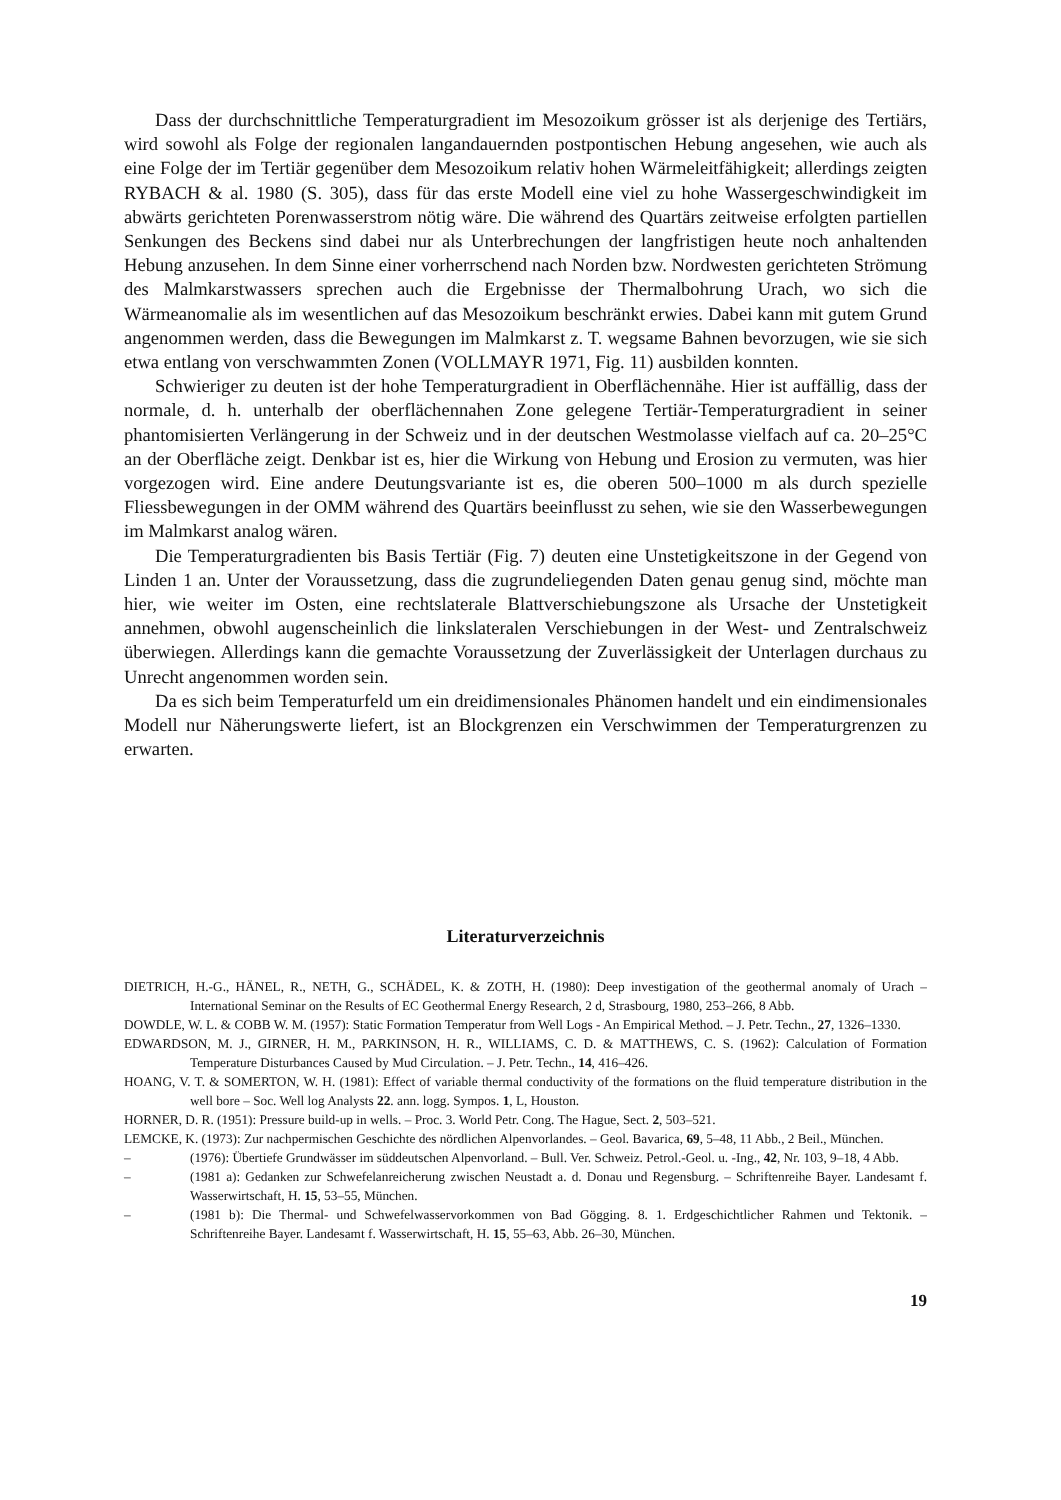Dass der durchschnittliche Temperaturgradient im Mesozoikum grösser ist als derjenige des Tertiärs, wird sowohl als Folge der regionalen langandauernden postpontischen Hebung angesehen, wie auch als eine Folge der im Tertiär gegenüber dem Mesozoikum relativ hohen Wärmeleitfähigkeit; allerdings zeigten RYBACH & al. 1980 (S. 305), dass für das erste Modell eine viel zu hohe Wassergeschwindigkeit im abwärts gerichteten Porenwasserstrom nötig wäre. Die während des Quartärs zeitweise erfolgten partiellen Senkungen des Beckens sind dabei nur als Unterbrechungen der langfristigen heute noch anhaltenden Hebung anzusehen. In dem Sinne einer vorherrschend nach Norden bzw. Nordwesten gerichteten Strömung des Malmkarstwassers sprechen auch die Ergebnisse der Thermalbohrung Urach, wo sich die Wärmeanomalie als im wesentlichen auf das Mesozoikum beschränkt erwies. Dabei kann mit gutem Grund angenommen werden, dass die Bewegungen im Malmkarst z. T. wegsame Bahnen bevorzugen, wie sie sich etwa entlang von verschwammten Zonen (VOLLMAYR 1971, Fig. 11) ausbilden konnten.
Schwieriger zu deuten ist der hohe Temperaturgradient in Oberflächennähe. Hier ist auffällig, dass der normale, d. h. unterhalb der oberflächennahen Zone gelegene Tertiär-Temperaturgradient in seiner phantomisierten Verlängerung in der Schweiz und in der deutschen Westmolasse vielfach auf ca. 20–25°C an der Oberfläche zeigt. Denkbar ist es, hier die Wirkung von Hebung und Erosion zu vermuten, was hier vorgezogen wird. Eine andere Deutungsvariante ist es, die oberen 500–1000 m als durch spezielle Fliessbewegungen in der OMM während des Quartärs beeinflusst zu sehen, wie sie den Wasserbewegungen im Malmkarst analog wären.
Die Temperaturgradienten bis Basis Tertiär (Fig. 7) deuten eine Unstetigkeitszone in der Gegend von Linden 1 an. Unter der Voraussetzung, dass die zugrundeliegenden Daten genau genug sind, möchte man hier, wie weiter im Osten, eine rechtslaterale Blattverschiebungszone als Ursache der Unstetigkeit annehmen, obwohl augenscheinlich die linkslateralen Verschiebungen in der West- und Zentralschweiz überwiegen. Allerdings kann die gemachte Voraussetzung der Zuverlässigkeit der Unterlagen durchaus zu Unrecht angenommen worden sein.
Da es sich beim Temperaturfeld um ein dreidimensionales Phänomen handelt und ein eindimensionales Modell nur Näherungswerte liefert, ist an Blockgrenzen ein Verschwimmen der Temperaturgrenzen zu erwarten.
Literaturverzeichnis
DIETRICH, H.-G., HÄNEL, R., NETH, G., SCHÄDEL, K. & ZOTH, H. (1980): Deep investigation of the geothermal anomaly of Urach – International Seminar on the Results of EC Geothermal Energy Research, 2 d, Strasbourg, 1980, 253–266, 8 Abb.
DOWDLE, W. L. & COBB W. M. (1957): Static Formation Temperatur from Well Logs - An Empirical Method. – J. Petr. Techn., 27, 1326–1330.
EDWARDSON, M. J., GIRNER, H. M., PARKINSON, H. R., WILLIAMS, C. D. & MATTHEWS, C. S. (1962): Calculation of Formation Temperature Disturbances Caused by Mud Circulation. – J. Petr. Techn., 14, 416–426.
HOANG, V. T. & SOMERTON, W. H. (1981): Effect of variable thermal conductivity of the formations on the fluid temperature distribution in the well bore – Soc. Well log Analysts 22. ann. logg. Sympos. 1, L, Houston.
HORNER, D. R. (1951): Pressure build-up in wells. – Proc. 3. World Petr. Cong. The Hague, Sect. 2, 503–521.
LEMCKE, K. (1973): Zur nachpermischen Geschichte des nördlichen Alpenvorlandes. – Geol. Bavarica, 69, 5–48, 11 Abb., 2 Beil., München.
– (1976): Übertiefe Grundwässer im süddeutschen Alpenvorland. – Bull. Ver. Schweiz. Petrol.-Geol. u. -Ing., 42, Nr. 103, 9–18, 4 Abb.
– (1981 a): Gedanken zur Schwefelanreicherung zwischen Neustadt a. d. Donau und Regensburg. – Schriftenreihe Bayer. Landesamt f. Wasserwirtschaft, H. 15, 53–55, München.
– (1981 b): Die Thermal- und Schwefelwasservorkommen von Bad Gögging. 8. 1. Erdgeschichtlicher Rahmen und Tektonik. – Schriftenreihe Bayer. Landesamt f. Wasserwirtschaft, H. 15, 55–63, Abb. 26–30, München.
19